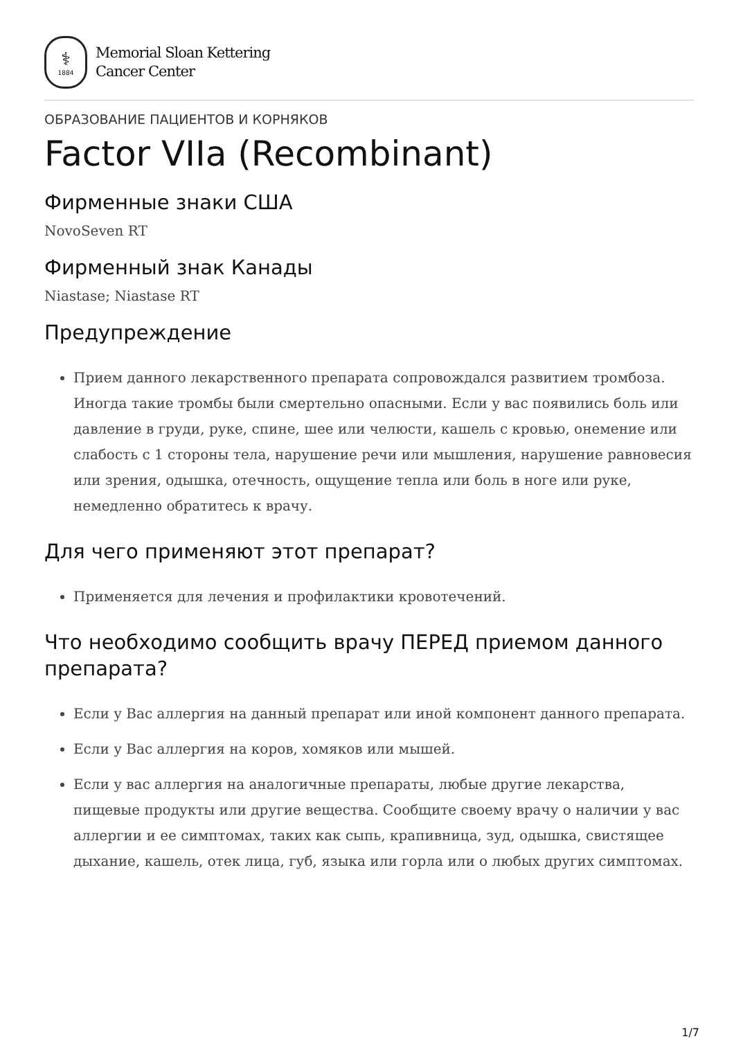⚕
1884
Memorial Sloan Kettering
Cancer Center
ОБРАЗОВАНИЕ ПАЦИЕНТОВ И КОРНЯКОВ
Factor VIIa (Recombinant)
Фирменные знаки США
NovoSeven RT
Фирменный знак Канады
Niastase; Niastase RT
Предупреждение
Прием данного лекарственного препарата сопровождался развитием тромбоза. Иногда такие тромбы были смертельно опасными. Если у вас появились боль или давление в груди, руке, спине, шее или челюсти, кашель с кровью, онемение или слабость с 1 стороны тела, нарушение речи или мышления, нарушение равновесия или зрения, одышка, отечность, ощущение тепла или боль в ноге или руке, немедленно обратитесь к врачу.
Для чего применяют этот препарат?
Применяется для лечения и профилактики кровотечений.
Что необходимо сообщить врачу ПЕРЕД приемом данного препарата?
Если у Вас аллергия на данный препарат или иной компонент данного препарата.
Если у Вас аллергия на коров, хомяков или мышей.
Если у вас аллергия на аналогичные препараты, любые другие лекарства, пищевые продукты или другие вещества. Сообщите своему врачу о наличии у вас аллергии и ее симптомах, таких как сыпь, крапивница, зуд, одышка, свистящее дыхание, кашель, отек лица, губ, языка или горла или о любых других симптомах.
1/7